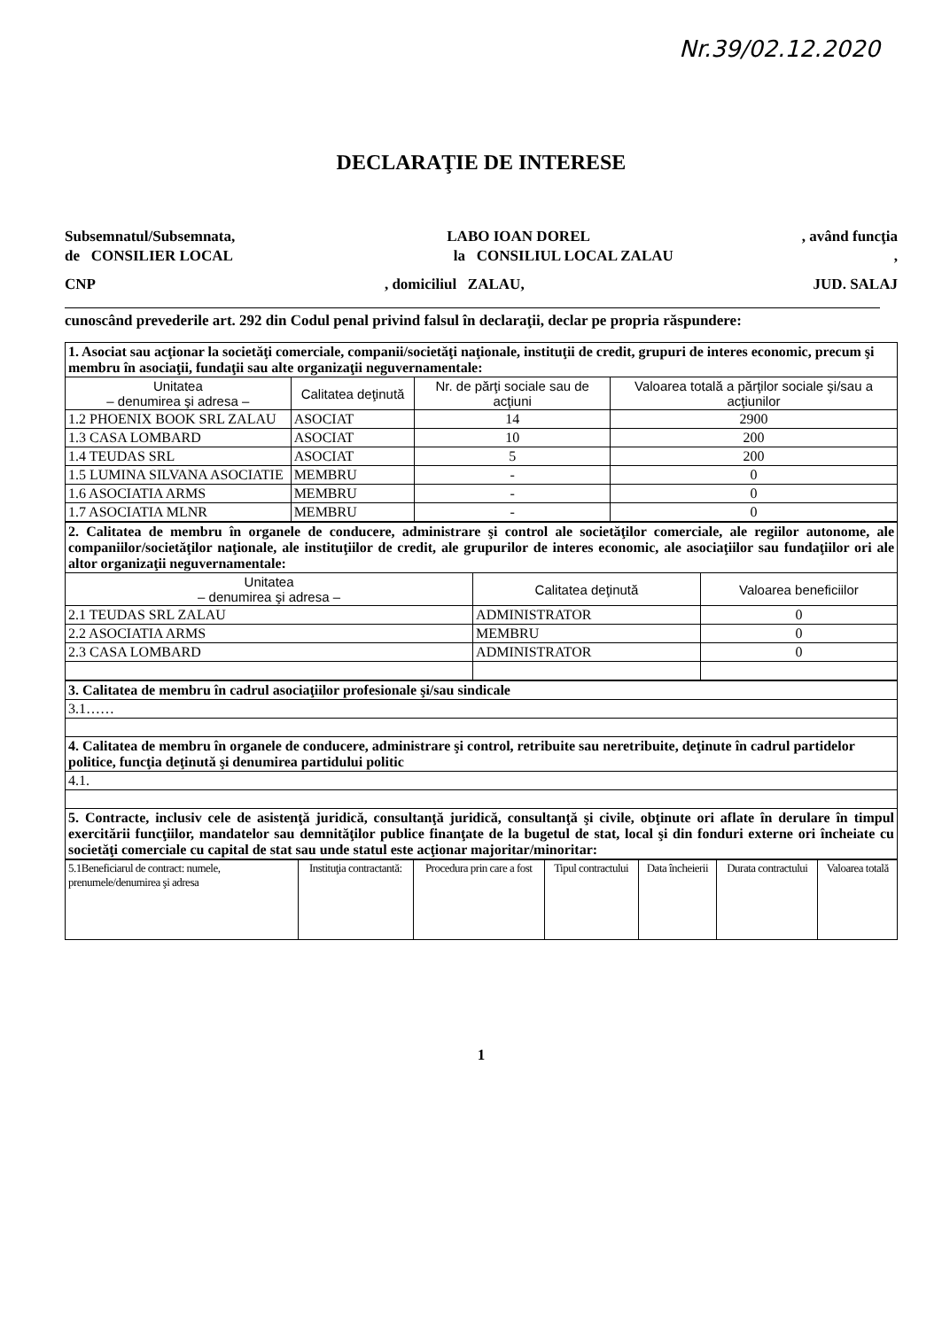Nr.39/02.12.2020
DECLARAŢIE DE INTERESE
Subsemnatul/Subsemnata, LABO IOAN DOREL, având funcţia
de CONSILIER LOCAL la CONSILIUL LOCAL ZALAU,
CNP, domiciliul ZALAU, JUD. SALAJ
cunoscând prevederile art. 292 din Codul penal privind falsul în declaraţii, declar pe propria răspundere:
| 1. Asociat sau acţionar la societăţi comerciale, companii/societăţi naţionale, instituţii de credit, grupuri de interes economic, precum şi membru în asociaţii, fundaţii sau alte organizaţii neguvernamentale: | | | |
| Unitatea – denumirea şi adresa – | Calitatea deţinută | Nr. de părţi sociale sau de acţiuni | Valoarea totală a părţilor sociale şi/sau a acţiunilor |
| 1.2 PHOENIX BOOK SRL ZALAU | ASOCIAT | 14 | 2900 |
| 1.3 CASA LOMBARD | ASOCIAT | 10 | 200 |
| 1.4 TEUDAS SRL | ASOCIAT | 5 | 200 |
| 1.5 LUMINA SILVANA ASOCIATIE | MEMBRU | - | 0 |
| 1.6 ASOCIATIA ARMS | MEMBRU | - | 0 |
| 1.7 ASOCIATIA MLNR | MEMBRU | - | 0 |
| 2. Calitatea de membru în organele de conducere, administrare şi control ale societăţilor comerciale, ale regiilor autonome, ale companiilor/societăţilor naţionale, ale instituţiilor de credit, ale grupurilor de interes economic, ale asociaţiilor sau fundaţiilor ori ale altor organizaţii neguvernamentale: | | |
| Unitatea – denumirea şi adresa – | Calitatea deţinută | Valoarea beneficiilor |
| 2.1 TEUDAS SRL ZALAU | ADMINISTRATOR | 0 |
| 2.2 ASOCIATIA ARMS | MEMBRU | 0 |
| 2.3 CASA LOMBARD | ADMINISTRATOR | 0 |
| 3. Calitatea de membru în cadrul asociaţiilor profesionale şi/sau sindicale |
| 3.1…… |
| 4. Calitatea de membru în organele de conducere, administrare şi control, retribuite sau neretribuite, deţinute în cadrul partidelor politice, funcţia deţinută şi denumirea partidului politic |
| 4.1. |
| 5. Contracte, inclusiv cele de asistenţă juridică, consultanţă juridică, consultanţă şi civile, obţinute ori aflate în derulare în timpul exercitării funcţiilor, mandatelor sau demnităţilor publice finanţate de la bugetul de stat, local şi din fonduri externe ori încheiate cu societăţi comerciale cu capital de stat sau unde statul este acţionar majoritar/minoritar: |
| 5.1Beneficiarul de contract: numele, prenumele/denumirea şi adresa | Instituţia contractantă: | Procedura prin care a fost | Tipul contractului | Data încheierii | Durata contractului | Valoarea totală |
1